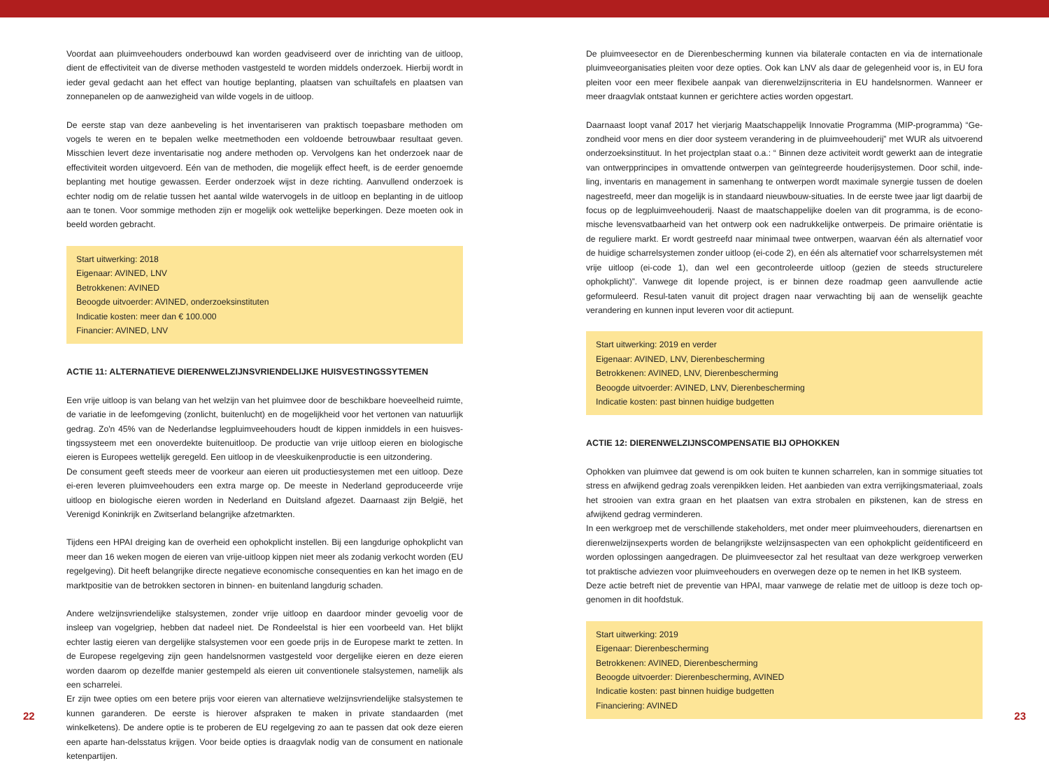Voordat aan pluimveehouders onderbouwd kan worden geadviseerd over de inrichting van de uitloop, dient de effectiviteit van de diverse methoden vastgesteld te worden middels onderzoek. Hierbij wordt in ieder geval gedacht aan het effect van houtige beplanting, plaatsen van schuiltafels en plaatsen van zonnepanelen op de aanwezigheid van wilde vogels in de uitloop.
De eerste stap van deze aanbeveling is het inventariseren van praktisch toepasbare methoden om vogels te weren en te bepalen welke meetmethoden een voldoende betrouwbaar resultaat geven. Misschien levert deze inventarisatie nog andere methoden op. Vervolgens kan het onderzoek naar de effectiviteit worden uitgevoerd. Eén van de methoden, die mogelijk effect heeft, is de eerder genoemde beplanting met houtige gewassen. Eerder onderzoek wijst in deze richting. Aanvullend onderzoek is echter nodig om de relatie tussen het aantal wilde watervogels in de uitloop en beplanting in de uitloop aan te tonen. Voor sommige methoden zijn er mogelijk ook wettelijke beperkingen. Deze moeten ook in beeld worden gebracht.
Start uitwerking: 2018
Eigenaar: AVINED, LNV
Betrokkenen: AVINED
Beoogde uitvoerder: AVINED, onderzoeksinstituten
Indicatie kosten: meer dan € 100.000
Financier: AVINED, LNV
ACTIE 11: ALTERNATIEVE DIERENWELZIJNSVRIENDELIJKE HUISVESTINGSSYTEMEN
Een vrije uitloop is van belang van het welzijn van het pluimvee door de beschikbare hoeveelheid ruimte, de variatie in de leefomgeving (zonlicht, buitenlucht) en de mogelijkheid voor het vertonen van natuurlijk gedrag. Zo'n 45% van de Nederlandse legpluimveehouders houdt de kippen inmiddels in een huisves-tingssysteem met een onoverdekte buitenuitloop. De productie van vrije uitloop eieren en biologische eieren is Europees wettelijk geregeld. Een uitloop in de vleeskuikenproductie is een uitzondering.
De consument geeft steeds meer de voorkeur aan eieren uit productiesystemen met een uitloop. Deze ei-eren leveren pluimveehouders een extra marge op. De meeste in Nederland geproduceerde vrije uitloop en biologische eieren worden in Nederland en Duitsland afgezet. Daarnaast zijn België, het Verenigd Koninkrijk en Zwitserland belangrijke afzetmarkten.
Tijdens een HPAI dreiging kan de overheid een ophokplicht instellen. Bij een langdurige ophokplicht van meer dan 16 weken mogen de eieren van vrije-uitloop kippen niet meer als zodanig verkocht worden (EU regelgeving). Dit heeft belangrijke directe negatieve economische consequenties en kan het imago en de marktpositie van de betrokken sectoren in binnen- en buitenland langdurig schaden.
Andere welzijnsvriendelijke stalsystemen, zonder vrije uitloop en daardoor minder gevoelig voor de insleep van vogelgriep, hebben dat nadeel niet. De Rondeelstal is hier een voorbeeld van. Het blijkt echter lastig eieren van dergelijke stalsystemen voor een goede prijs in de Europese markt te zetten. In de Europese regelgeving zijn geen handelsnormen vastgesteld voor dergelijke eieren en deze eieren worden daarom op dezelfde manier gestempeld als eieren uit conventionele stalsystemen, namelijk als een scharrelei.
Er zijn twee opties om een betere prijs voor eieren van alternatieve welzijnsvriendelijke stalsystemen te kunnen garanderen. De eerste is hierover afspraken te maken in private standaarden (met winkelketens). De andere optie is te proberen de EU regelgeving zo aan te passen dat ook deze eieren een aparte han-delsstatus krijgen. Voor beide opties is draagvlak nodig van de consument en nationale ketenpartijen.
De pluimveesector en de Dierenbescherming kunnen via bilaterale contacten en via de internationale pluimveeorganisaties pleiten voor deze opties. Ook kan LNV als daar de gelegenheid voor is, in EU fora pleiten voor een meer flexibele aanpak van dierenwelzijnscriteria in EU handelsnormen. Wanneer er meer draagvlak ontstaat kunnen er gerichtere acties worden opgestart.
Daarnaast loopt vanaf 2017 het vierjarig Maatschappelijk Innovatie Programma (MIP-programma) “Ge-zondheid voor mens en dier door systeem verandering in de pluimveehouderij” met WUR als uitvoerend onderzoeksinstituut. In het projectplan staat o.a.: “ Binnen deze activiteit wordt gewerkt aan de integratie van ontwerpprincipes in omvattende ontwerpen van geïntegreerde houderijsystemen. Door schil, inde-ling, inventaris en management in samenhang te ontwerpen wordt maximale synergie tussen de doelen nagestreefd, meer dan mogelijk is in standaard nieuwbouw-situaties. In de eerste twee jaar ligt daarbij de focus op de legpluimveehouderij. Naast de maatschappelijke doelen van dit programma, is de econo-mische levensvatbaarheid van het ontwerp ook een nadrukkelijke ontwerpeis. De primaire oriëntatie is de reguliere markt. Er wordt gestreefd naar minimaal twee ontwerpen, waarvan één als alternatief voor de huidige scharrelsystemen zonder uitloop (ei-code 2), en één als alternatief voor scharrelsystemen mét vrije uitloop (ei-code 1), dan wel een gecontroleerde uitloop (gezien de steeds structurelere ophokplicht)”. Vanwege dit lopende project, is er binnen deze roadmap geen aanvullende actie geformuleerd. Resul-taten vanuit dit project dragen naar verwachting bij aan de wenselijk geachte verandering en kunnen input leveren voor dit actiepunt.
Start uitwerking: 2019 en verder
Eigenaar: AVINED, LNV, Dierenbescherming
Betrokkenen: AVINED, LNV, Dierenbescherming
Beoogde uitvoerder: AVINED, LNV, Dierenbescherming
Indicatie kosten: past binnen huidige budgetten
ACTIE 12: DIERENWELZIJNSCOMPENSATIE BIJ OPHOKKEN
Ophokken van pluimvee dat gewend is om ook buiten te kunnen scharrelen, kan in sommige situaties tot stress en afwijkend gedrag zoals verenpikken leiden. Het aanbieden van extra verrijkingsmateriaal, zoals het strooien van extra graan en het plaatsen van extra strobalen en pikstenen, kan de stress en afwijkend gedrag verminderen.
In een werkgroep met de verschillende stakeholders, met onder meer pluimveehouders, dierenartsen en dierenwelzijnsexperts worden de belangrijkste welzijnsaspecten van een ophokplicht geïdentificeerd en worden oplossingen aangedragen. De pluimveesector zal het resultaat van deze werkgroep verwerken tot praktische adviezen voor pluimveehouders en overwegen deze op te nemen in het IKB systeem.
Deze actie betreft niet de preventie van HPAI, maar vanwege de relatie met de uitloop is deze toch op-genomen in dit hoofdstuk.
Start uitwerking: 2019
Eigenaar: Dierenbescherming
Betrokkenen: AVINED, Dierenbescherming
Beoogde uitvoerder: Dierenbescherming, AVINED
Indicatie kosten: past binnen huidige budgetten
Financiering: AVINED
22 23